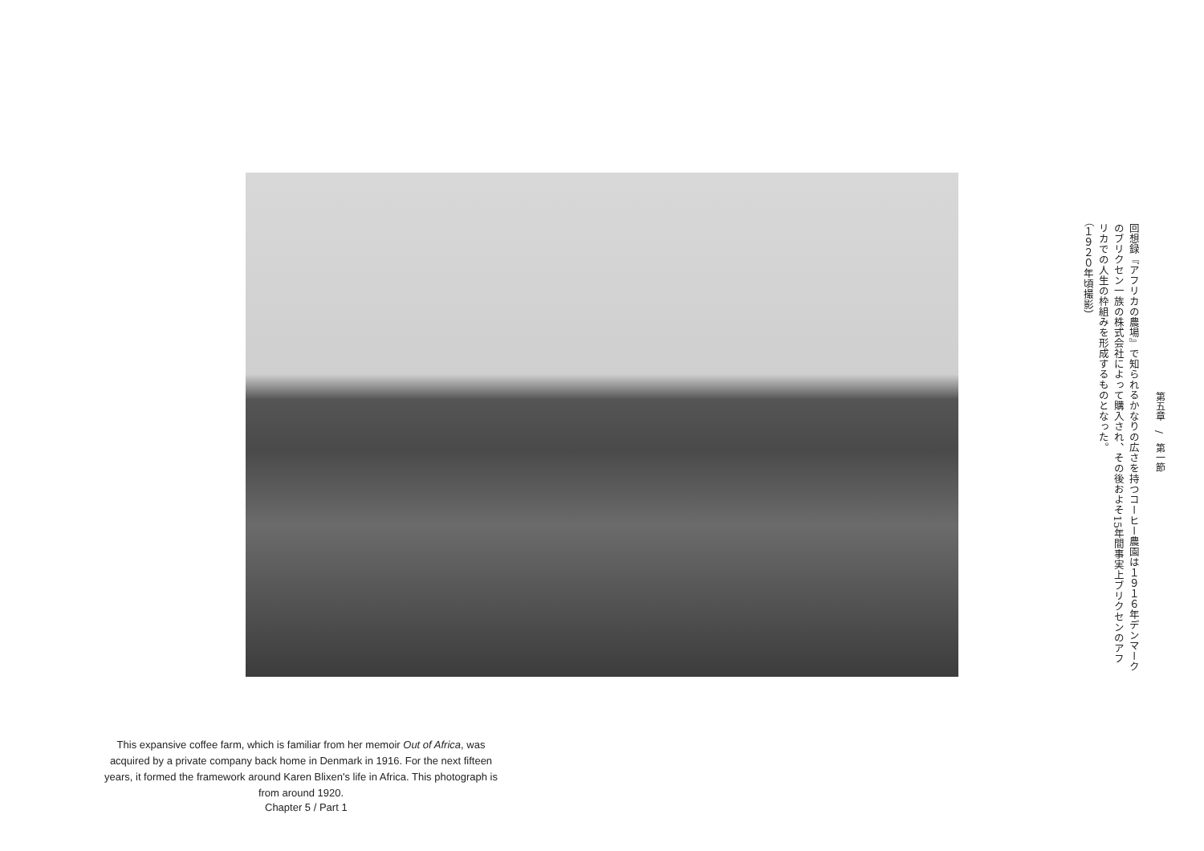第五章　/　第一節
回想録『アフリカの農場』で知られるかなりの広さを持つコーヒー農園は１９１６年デンマークのブリクセン一族の株式会社によって購入され、その後およそ15年間事実上ブリクセンのアフリカでの人生の枠組みを形成するものとなった。
（１９２０年頃撮影）
This expansive coffee farm, which is familiar from her memoir Out of Africa, was acquired by a private company back home in Denmark in 1916. For the next fifteen years, it formed the framework around Karen Blixen's life in Africa. This photograph is from around 1920.
Chapter 5 / Part 1